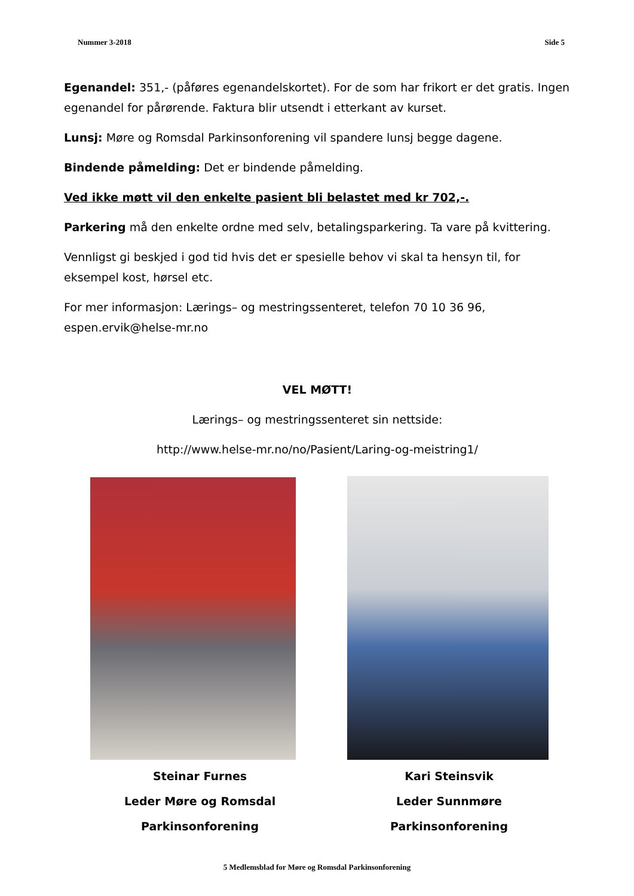Nummer 3-2018 Side 5
Egenandel: 351,- (påføres egenandelskortet). For de som har frikort er det gratis. Ingen egenandel for pårørende. Faktura blir utsendt i etterkant av kurset.
Lunsj: Møre og Romsdal Parkinsonforening vil spandere lunsj begge dagene.
Bindende påmelding: Det er bindende påmelding.
Ved ikke møtt vil den enkelte pasient bli belastet med kr 702,-.
Parkering må den enkelte ordne med selv, betalingsparkering. Ta vare på kvittering.
Vennligst gi beskjed i god tid hvis det er spesielle behov vi skal ta hensyn til, for eksempel kost, hørsel etc.
For mer informasjon: Lærings– og mestringssenteret, telefon 70 10 36 96, espen.ervik@helse-mr.no
VEL MØTT!
Lærings– og mestringssenteret sin nettside:
http://www.helse-mr.no/no/Pasient/Laring-og-meistring1/
Steinar Furnes
Leder Møre og Romsdal Parkinsonforening
Kari Steinsvik
Leder Sunnmøre Parkinsonforening
5 Medlemsblad for Møre og Romsdal Parkinsonforening